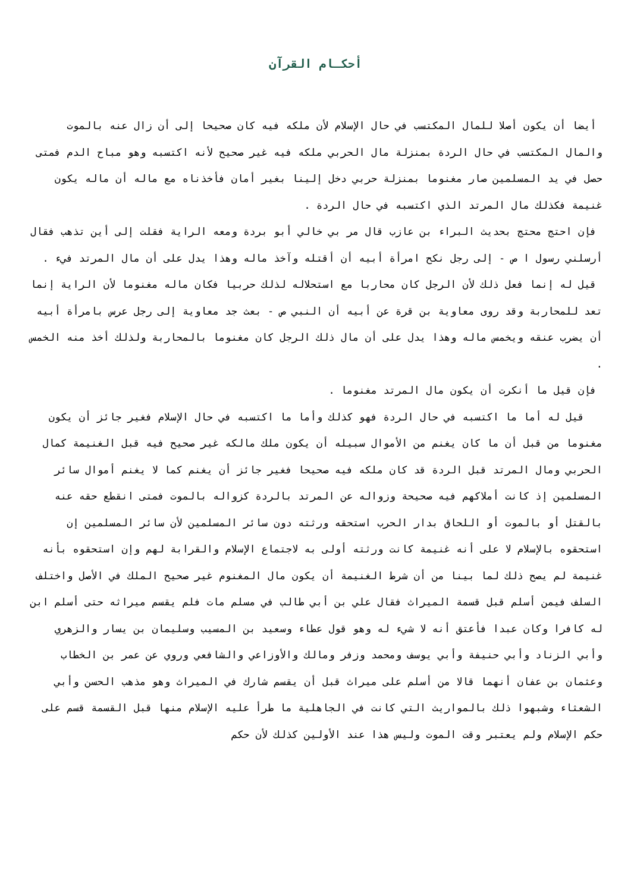أحكـام القرآن
أيضا أن يكون أصلا للمال المكتسب في حال الإسلام لأن ملكه فيه كان صحيحا إلى أن زال عنه بالموت والمال المكتسب في حال الردة بمنزلة مال الحربي ملكه فيه غير صحيح لأنه اكتسبه وهو مباح الدم فمتى حصل في يد المسلمين صار مغنوما بمنزلة حربي دخل إلينا بغير أمان فأخذناه مع ماله أن ماله يكون غنيمة فكذلك مال المرتد الذي اكتسبه في حال الردة .
فإن احتج محتج بحديث البراء بن عازب قال مر بي خالي أبو بردة ومعه الراية فقلت إلى أين تذهب فقال أرسلني رسول ا ص - إلى رجل نكح امرأة أبيه أن أقتله وآخذ ماله وهذا يدل على أن مال المرتد فيء .
قيل له إنما فعل ذلك لأن الرجل كان محاربا مع استحلاله لذلك حربيا فكان ماله مغنوما لأن الراية إنما تعد للمحاربة وقد روى معاوية بن قرة عن أبيه أن النبي ص - بعث جد معاوية إلى رجل عرس بامرأة أبيه أن يضرب عنقه ويخمس ماله وهذا يدل على أن مال ذلك الرجل كان مغنوما بالمحاربة ولذلك أخذ منه الخمس .
فإن قيل ما أنكرت أن يكون مال المرتد مغنوما .
قيل له أما ما اكتسبه في حال الردة فهو كذلك وأما ما اكتسبه في حال الإسلام فغير جائز أن يكون مغنوما من قبل أن ما كان يغنم من الأموال سبيله أن يكون ملك مالكه غير صحيح فيه قبل الغنيمة كمال الحربي ومال المرتد قبل الردة قد كان ملكه فيه صحيحا فغير جائز أن يغنم كما لا يغنم أموال سائر المسلمين إذ كانت أملاكهم فيه صحيحة وزواله عن المرتد بالردة كزواله بالموت فمتى انقطع حقه عنه بالقتل أو بالموت أو اللحاق بدار الحرب استحقه ورثته دون سائر المسلمين لأن سائر المسلمين إن استحقوه بالإسلام لا على أنه غنيمة كانت ورثته أولى به لاجتماع الإسلام والقرابة لهم وإن استحقوه بأنه غنيمة لم يصح ذلك لما بينا من أن شرط الغنيمة أن يكون مال المغنوم غير صحيح الملك في الأصل واختلف السلف فيمن أسلم قبل قسمة الميراث فقال علي بن أبي طالب في مسلم مات فلم يقسم ميراثه حتى أسلم ابن له كافرا وكان عبدا فأعتق أنه لا شيء له وهو قول عطاء وسعيد بن المسيب وسليمان بن يسار والزهري وأبي الزناد وأبي حنيفة وأبي يوسف ومحمد وزفر ومالك والأوزاعي والشافعي وروي عن عمر بن الخطاب وعثمان بن عفان أنهما قالا من أسلم على ميراث قبل أن يقسم شارك في الميراث وهو مذهب الحسن وأبي الشعثاء وشبهوا ذلك بالمواريث التي كانت في الجاهلية ما طرأ عليه الإسلام منها قبل القسمة قسم على حكم الإسلام ولم يعتبر وقت الموت وليس هذا عند الأولين كذلك لأن حكم